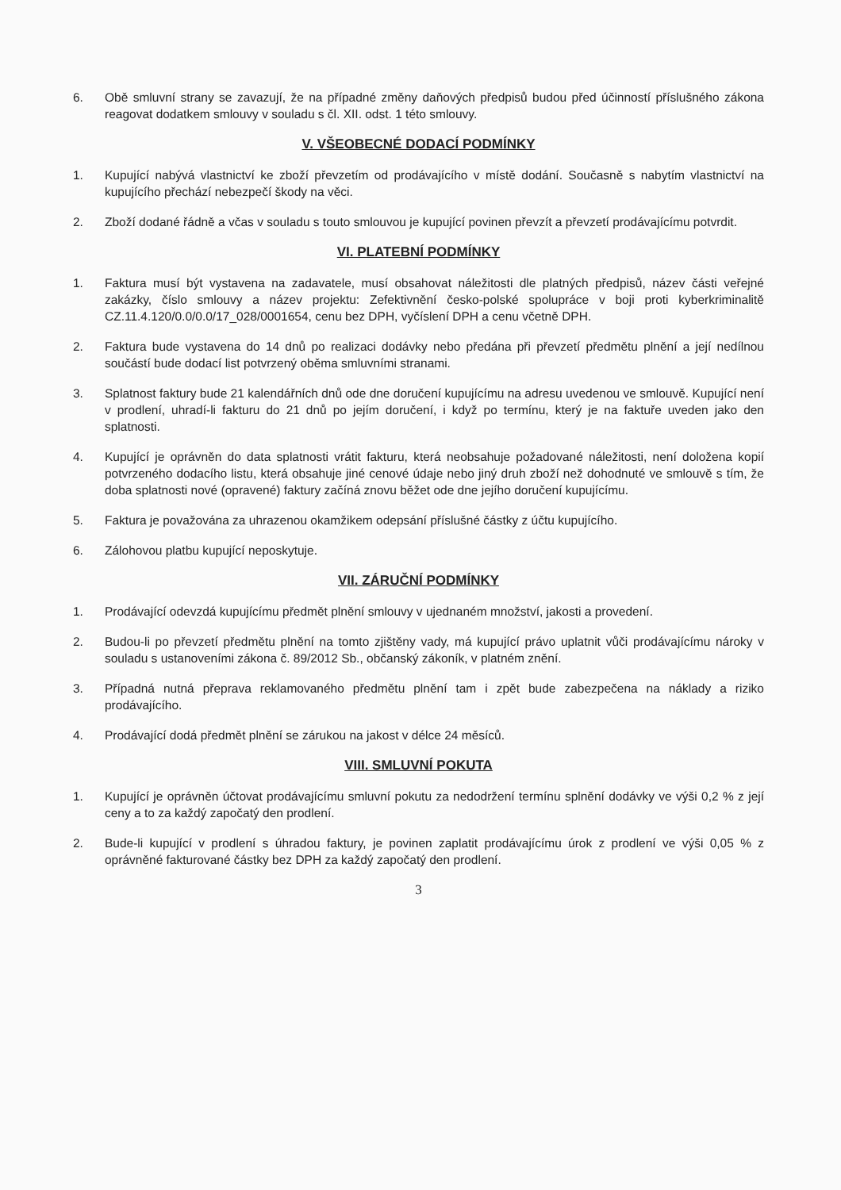6. Obě smluvní strany se zavazují, že na případné změny daňových předpisů budou před účinností příslušného zákona reagovat dodatkem smlouvy v souladu s čl. XII. odst. 1 této smlouvy.
V. VŠEOBECNÉ DODACÍ PODMÍNKY
1. Kupující nabývá vlastnictví ke zboží převzetím od prodávajícího v místě dodání. Současně s nabytím vlastnictví na kupujícího přechází nebezpečí škody na věci.
2. Zboží dodané řádně a včas v souladu s touto smlouvou je kupující povinen převzít a převzetí prodávajícímu potvrdit.
VI. PLATEBNÍ PODMÍNKY
1. Faktura musí být vystavena na zadavatele, musí obsahovat náležitosti dle platných předpisů, název části veřejné zakázky, číslo smlouvy a název projektu: Zefektivnění česko-polské spolupráce v boji proti kyberkriminalitě CZ.11.4.120/0.0/0.0/17_028/0001654, cenu bez DPH, vyčíslení DPH a cenu včetně DPH.
2. Faktura bude vystavena do 14 dnů po realizaci dodávky nebo předána při převzetí předmětu plnění a její nedílnou součástí bude dodací list potvrzený oběma smluvními stranami.
3. Splatnost faktury bude 21 kalendářních dnů ode dne doručení kupujícímu na adresu uvedenou ve smlouvě. Kupující není v prodlení, uhradí-li fakturu do 21 dnů po jejím doručení, i když po termínu, který je na faktuře uveden jako den splatnosti.
4. Kupující je oprávněn do data splatnosti vrátit fakturu, která neobsahuje požadované náležitosti, není doložena kopií potvrzeného dodacího listu, která obsahuje jiné cenové údaje nebo jiný druh zboží než dohodnuté ve smlouvě s tím, že doba splatnosti nové (opravené) faktury začíná znovu běžet ode dne jejího doručení kupujícímu.
5. Faktura je považována za uhrazenou okamžikem odepsání příslušné částky z účtu kupujícího.
6. Zálohovou platbu kupující neposkytuje.
VII. ZÁRUČNÍ PODMÍNKY
1. Prodávající odevzdá kupujícímu předmět plnění smlouvy v ujednaném množství, jakosti a provedení.
2. Budou-li po převzetí předmětu plnění na tomto zjištěny vady, má kupující právo uplatnit vůči prodávajícímu nároky v souladu s ustanoveními zákona č. 89/2012 Sb., občanský zákoník, v platném znění.
3. Případná nutná přeprava reklamovaného předmětu plnění tam i zpět bude zabezpečena na náklady a riziko prodávajícího.
4. Prodávající dodá předmět plnění se zárukou na jakost v délce 24 měsíců.
VIII. SMLUVNÍ POKUTA
1. Kupující je oprávněn účtovat prodávajícímu smluvní pokutu za nedodržení termínu splnění dodávky ve výši 0,2 % z její ceny a to za každý započatý den prodlení.
2. Bude-li kupující v prodlení s úhradou faktury, je povinen zaplatit prodávajícímu úrok z prodlení ve výši 0,05 % z oprávněné fakturované částky bez DPH za každý započatý den prodlení.
3